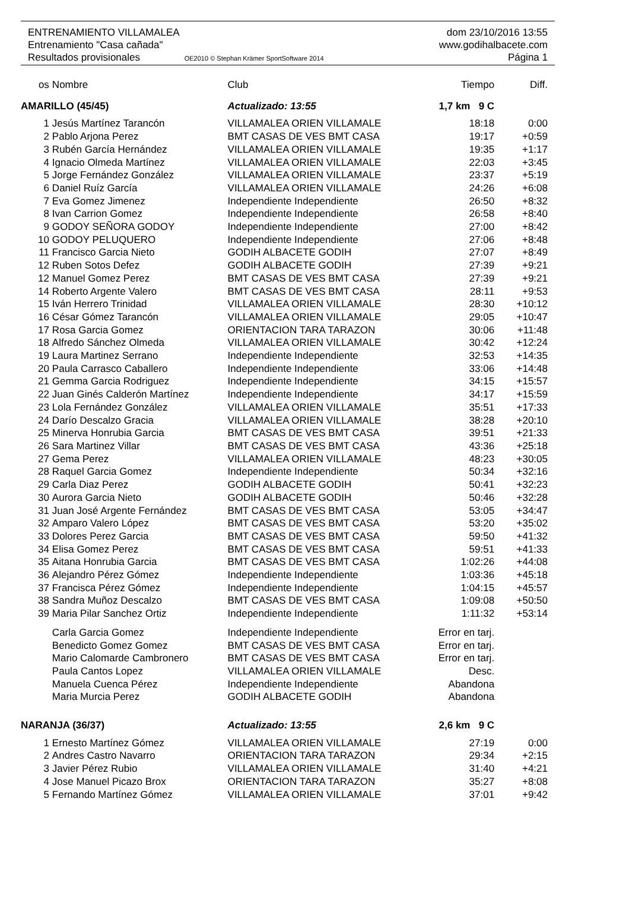ENTRENAMIENTO VILLAMALEA dom 23/10/2016 13:55
Entrenamiento "Casa cañada" www.godihalbacete.com
Resultados provisionales OE2010 © Stephan Krämer SportSoftware 2014 Página 1
| os | Nombre | Club | Tiempo | Diff. |
| --- | --- | --- | --- | --- |
| AMARILLO (45/45) | | Actualizado: 13:55 | 1,7 km 9 C | |
| 1 | Jesús Martínez Tarancón | VILLAMALEA ORIEN VILLAMALE | 18:18 | 0:00 |
| 2 | Pablo Arjona Perez | BMT CASAS DE VES BMT CASA | 19:17 | +0:59 |
| 3 | Rubén García Hernández | VILLAMALEA ORIEN VILLAMALE | 19:35 | +1:17 |
| 4 | Ignacio Olmeda Martínez | VILLAMALEA ORIEN VILLAMALE | 22:03 | +3:45 |
| 5 | Jorge Fernández González | VILLAMALEA ORIEN VILLAMALE | 23:37 | +5:19 |
| 6 | Daniel Ruíz García | VILLAMALEA ORIEN VILLAMALE | 24:26 | +6:08 |
| 7 | Eva Gomez Jimenez | Independiente Independiente | 26:50 | +8:32 |
| 8 | Ivan Carrion Gomez | Independiente Independiente | 26:58 | +8:40 |
| 9 | GODOY SEÑORA GODOY | Independiente Independiente | 27:00 | +8:42 |
| 10 | GODOY PELUQUERO | Independiente Independiente | 27:06 | +8:48 |
| 11 | Francisco Garcia Nieto | GODIH ALBACETE GODIH | 27:07 | +8:49 |
| 12 | Ruben Sotos Defez | GODIH ALBACETE GODIH | 27:39 | +9:21 |
| 12 | Manuel Gomez Perez | BMT CASAS DE VES BMT CASA | 27:39 | +9:21 |
| 14 | Roberto Argente Valero | BMT CASAS DE VES BMT CASA | 28:11 | +9:53 |
| 15 | Iván Herrero Trinidad | VILLAMALEA ORIEN VILLAMALE | 28:30 | +10:12 |
| 16 | César Gómez Tarancón | VILLAMALEA ORIEN VILLAMALE | 29:05 | +10:47 |
| 17 | Rosa Garcia Gomez | ORIENTACION TARA TARAZON | 30:06 | +11:48 |
| 18 | Alfredo Sánchez Olmeda | VILLAMALEA ORIEN VILLAMALE | 30:42 | +12:24 |
| 19 | Laura Martinez Serrano | Independiente Independiente | 32:53 | +14:35 |
| 20 | Paula Carrasco Caballero | Independiente Independiente | 33:06 | +14:48 |
| 21 | Gemma Garcia Rodriguez | Independiente Independiente | 34:15 | +15:57 |
| 22 | Juan Ginés Calderón Martínez | Independiente Independiente | 34:17 | +15:59 |
| 23 | Lola Fernández González | VILLAMALEA ORIEN VILLAMALE | 35:51 | +17:33 |
| 24 | Darío Descalzo Gracia | VILLAMALEA ORIEN VILLAMALE | 38:28 | +20:10 |
| 25 | Minerva Honrubia Garcia | BMT CASAS DE VES BMT CASA | 39:51 | +21:33 |
| 26 | Sara Martinez Villar | BMT CASAS DE VES BMT CASA | 43:36 | +25:18 |
| 27 | Gema Perez | VILLAMALEA ORIEN VILLAMALE | 48:23 | +30:05 |
| 28 | Raquel Garcia Gomez | Independiente Independiente | 50:34 | +32:16 |
| 29 | Carla Diaz Perez | GODIH ALBACETE GODIH | 50:41 | +32:23 |
| 30 | Aurora Garcia Nieto | GODIH ALBACETE GODIH | 50:46 | +32:28 |
| 31 | Juan José Argente Fernández | BMT CASAS DE VES BMT CASA | 53:05 | +34:47 |
| 32 | Amparo Valero López | BMT CASAS DE VES BMT CASA | 53:20 | +35:02 |
| 33 | Dolores Perez Garcia | BMT CASAS DE VES BMT CASA | 59:50 | +41:32 |
| 34 | Elisa Gomez Perez | BMT CASAS DE VES BMT CASA | 59:51 | +41:33 |
| 35 | Aitana Honrubia Garcia | BMT CASAS DE VES BMT CASA | 1:02:26 | +44:08 |
| 36 | Alejandro Pérez Gómez | Independiente Independiente | 1:03:36 | +45:18 |
| 37 | Francisca Pérez Gómez | Independiente Independiente | 1:04:15 | +45:57 |
| 38 | Sandra Muñoz Descalzo | BMT CASAS DE VES BMT CASA | 1:09:08 | +50:50 |
| 39 | Maria Pilar Sanchez Ortiz | Independiente Independiente | 1:11:32 | +53:14 |
| | Carla Garcia Gomez | Independiente Independiente | Error en tarj. | |
| | Benedicto Gomez Gomez | BMT CASAS DE VES BMT CASA | Error en tarj. | |
| | Mario Calomarde Cambronero | BMT CASAS DE VES BMT CASA | Error en tarj. | |
| | Paula Cantos Lopez | VILLAMALEA ORIEN VILLAMALE | Desc. | |
| | Manuela Cuenca Pérez | Independiente Independiente | Abandona | |
| | Maria Murcia Perez | GODIH ALBACETE GODIH | Abandona | |
| NARANJA (36/37) | | Actualizado: 13:55 | 2,6 km 9 C | |
| 1 | Ernesto Martínez Gómez | VILLAMALEA ORIEN VILLAMALE | 27:19 | 0:00 |
| 2 | Andres Castro Navarro | ORIENTACION TARA TARAZON | 29:34 | +2:15 |
| 3 | Javier Pérez Rubio | VILLAMALEA ORIEN VILLAMALE | 31:40 | +4:21 |
| 4 | Jose Manuel Picazo Brox | ORIENTACION TARA TARAZON | 35:27 | +8:08 |
| 5 | Fernando Martínez Gómez | VILLAMALEA ORIEN VILLAMALE | 37:01 | +9:42 |